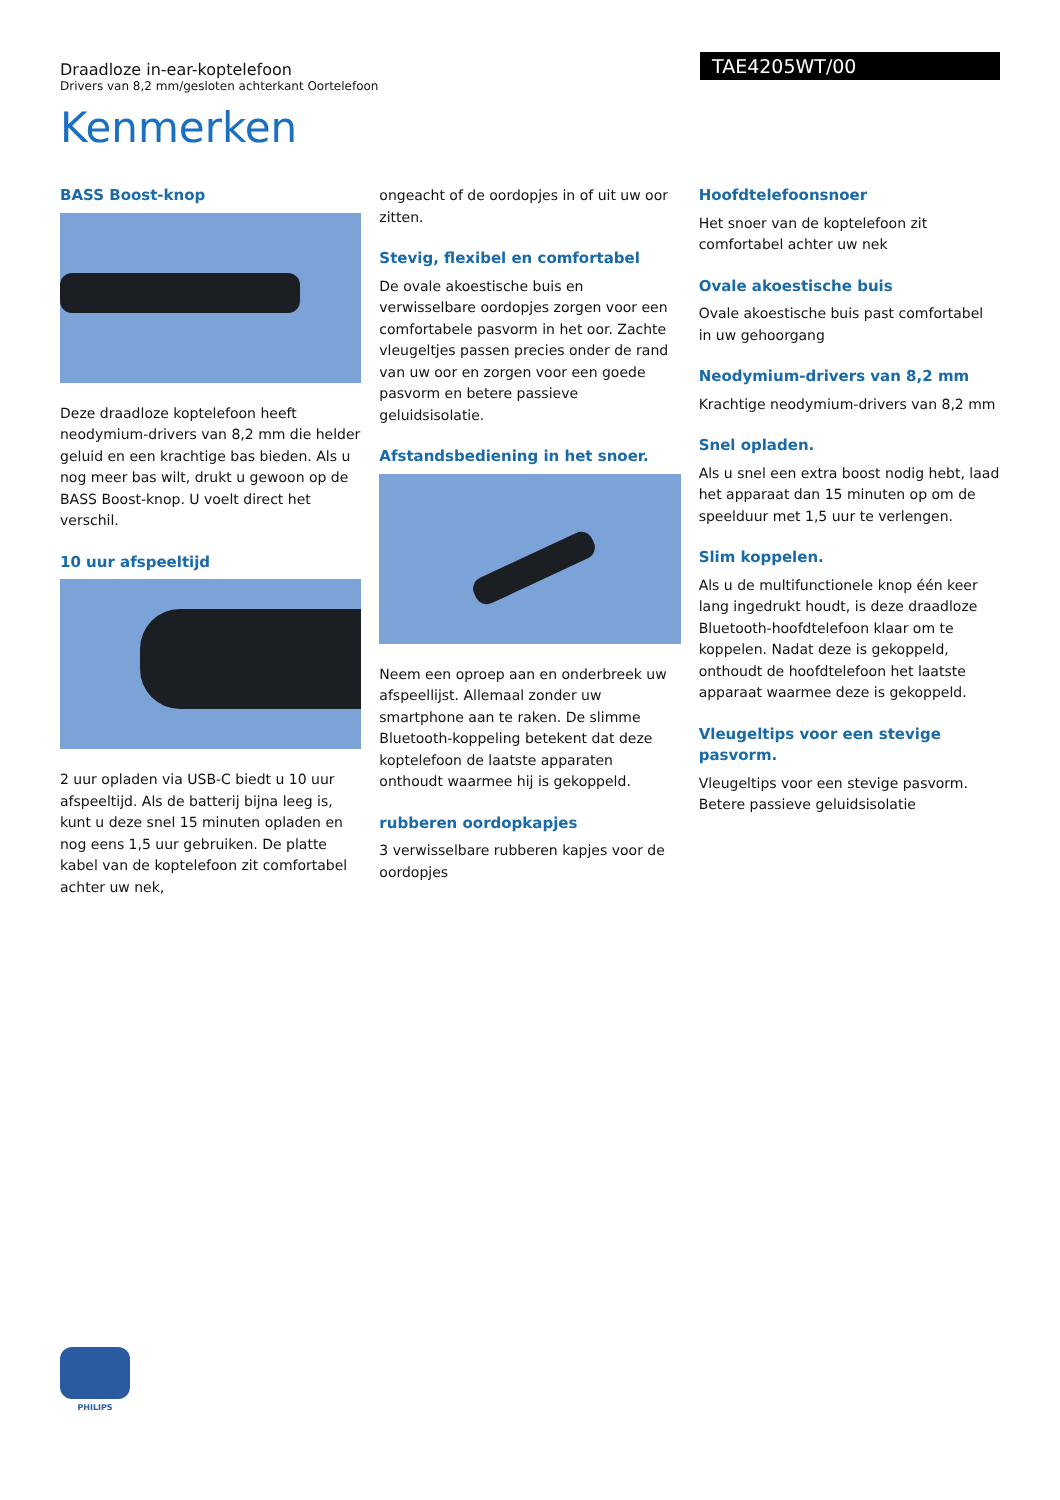TAE4205WT/00
Draadloze in-ear-koptelefoon
Drivers van 8,2 mm/gesloten achterkant Oortelefoon
Kenmerken
BASS Boost-knop
Deze draadloze koptelefoon heeft neodymium-drivers van 8,2 mm die helder geluid en een krachtige bas bieden. Als u nog meer bas wilt, drukt u gewoon op de BASS Boost-knop. U voelt direct het verschil.
10 uur afspeeltijd
2 uur opladen via USB-C biedt u 10 uur afspeeltijd. Als de batterij bijna leeg is, kunt u deze snel 15 minuten opladen en nog eens 1,5 uur gebruiken. De platte kabel van de koptelefoon zit comfortabel achter uw nek,
ongeacht of de oordopjes in of uit uw oor zitten.
Stevig, flexibel en comfortabel
De ovale akoestische buis en verwisselbare oordopjes zorgen voor een comfortabele pasvorm in het oor. Zachte vleugeltjes passen precies onder de rand van uw oor en zorgen voor een goede pasvorm en betere passieve geluidsisolatie.
Afstandsbediening in het snoer.
Neem een oproep aan en onderbreek uw afspeellijst. Allemaal zonder uw smartphone aan te raken. De slimme Bluetooth-koppeling betekent dat deze koptelefoon de laatste apparaten onthoudt waarmee hij is gekoppeld.
rubberen oordopkapjes
3 verwisselbare rubberen kapjes voor de oordopjes
Hoofdtelefoonsnoer
Het snoer van de koptelefoon zit comfortabel achter uw nek
Ovale akoestische buis
Ovale akoestische buis past comfortabel in uw gehoorgang
Neodymium-drivers van 8,2 mm
Krachtige neodymium-drivers van 8,2 mm
Snel opladen.
Als u snel een extra boost nodig hebt, laad het apparaat dan 15 minuten op om de speelduur met 1,5 uur te verlengen.
Slim koppelen.
Als u de multifunctionele knop één keer lang ingedrukt houdt, is deze draadloze Bluetooth-hoofdtelefoon klaar om te koppelen. Nadat deze is gekoppeld, onthoudt de hoofdtelefoon het laatste apparaat waarmee deze is gekoppeld.
Vleugeltips voor een stevige pasvorm.
Vleugeltips voor een stevige pasvorm. Betere passieve geluidsisolatie
PHILIPS